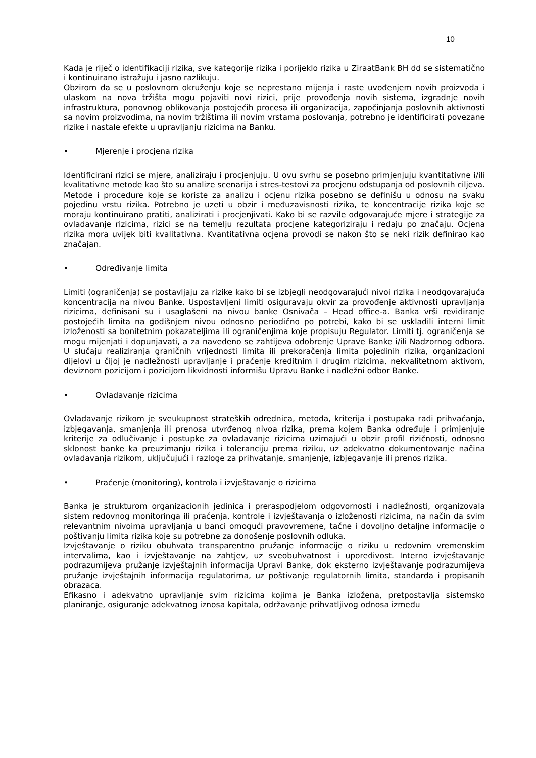10
Kada je riječ o identifikaciji rizika, sve kategorije rizika i porijeklo rizika u ZiraatBank BH dd se sistematično i kontinuirano istražuju i jasno razlikuju.
Obzirom da se u poslovnom okruženju koje se neprestano mijenja i raste uvođenjem novih proizvoda i ulaskom na nova tržišta mogu pojaviti novi rizici, prije provođenja novih sistema, izgradnje novih infrastruktura, ponovnog oblikovanja postojećih procesa ili organizacija, započinjanja poslovnih aktivnosti sa novim proizvodima, na novim tržištima ili novim vrstama poslovanja, potrebno je identificirati povezane rizike i nastale efekte u upravljanju rizicima na Banku.
• Mjerenje i procjena rizika
Identificirani rizici se mjere, analiziraju i procjenjuju. U ovu svrhu se posebno primjenjuju kvantitativne i/ili kvalitativne metode kao što su analize scenarija i stres-testovi za procjenu odstupanja od poslovnih ciljeva. Metode i procedure koje se koriste za analizu i ocjenu rizika posebno se definišu u odnosu na svaku pojedinu vrstu rizika. Potrebno je uzeti u obzir i međuzavisnosti rizika, te koncentracije rizika koje se moraju kontinuirano pratiti, analizirati i procjenjivati. Kako bi se razvile odgovarajuće mjere i strategije za ovladavanje rizicima, rizici se na temelju rezultata procjene kategoriziraju i redaju po značaju. Ocjena rizika mora uvijek biti kvalitativna. Kvantitativna ocjena provodi se nakon što se neki rizik definirao kao značajan.
• Određivanje limita
Limiti (ograničenja) se postavljaju za rizike kako bi se izbjegli neodgovarajući nivoi rizika i neodgovarajuća koncentracija na nivou Banke. Uspostavljeni limiti osiguravaju okvir za provođenje aktivnosti upravljanja rizicima, definisani su i usaglašeni na nivou banke Osnivača – Head office-a. Banka vrši revidiranje postojećih limita na godišnjem nivou odnosno periodično po potrebi, kako bi se uskladili interni limit izloženosti sa bonitetnim pokazateljima ili ograničenjima koje propisuju Regulator. Limiti tj. ograničenja se mogu mijenjati i dopunjavati, a za navedeno se zahtijeva odobrenje Uprave Banke i/ili Nadzornog odbora. U slučaju realiziranja graničnih vrijednosti limita ili prekoračenja limita pojedinih rizika, organizacioni dijelovi u čijoj je nadležnosti upravljanje i praćenje kreditnim i drugim rizicima, nekvalitetnom aktivom, deviznom pozicijom i pozicijom likvidnosti informišu Upravu Banke i nadležni odbor Banke.
• Ovladavanje rizicima
Ovladavanje rizikom je sveukupnost strateških odrednica, metoda, kriterija i postupaka radi prihvaćanja, izbjegavanja, smanjenja ili prenosa utvrđenog nivoa rizika, prema kojem Banka određuje i primjenjuje kriterije za odlučivanje i postupke za ovladavanje rizicima uzimajući u obzir profil rizičnosti, odnosno sklonost banke ka preuzimanju rizika i toleranciju prema riziku, uz adekvatno dokumentovanje načina ovladavanja rizikom, uključujući i razloge za prihvatanje, smanjenje, izbjegavanje ili prenos rizika.
• Praćenje (monitoring), kontrola i izvještavanje o rizicima
Banka je strukturom organizacionih jedinica i preraspodjelom odgovornosti i nadležnosti, organizovala sistem redovnog monitoringa ili praćenja, kontrole i izvještavanja o izloženosti rizicima, na način da svim relevantnim nivoima upravljanja u banci omogući pravovremene, tačne i dovoljno detaljne informacije o poštivanju limita rizika koje su potrebne za donošenje poslovnih odluka.
Izvještavanje o riziku obuhvata transparentno pružanje informacije o riziku u redovnim vremenskim intervalima, kao i izvještavanje na zahtjev, uz sveobuhvatnost i uporedivost. Interno izvještavanje podrazumijeva pružanje izvještajnih informacija Upravi Banke, dok eksterno izvještavanje podrazumijeva pružanje izvještajnih informacija regulatorima, uz poštivanje regulatornih limita, standarda i propisanih obrazaca.
Efikasno i adekvatno upravljanje svim rizicima kojima je Banka izložena, pretpostavlja sistemsko planiranje, osiguranje adekvatnog iznosa kapitala, održavanje prihvatljivog odnosa između